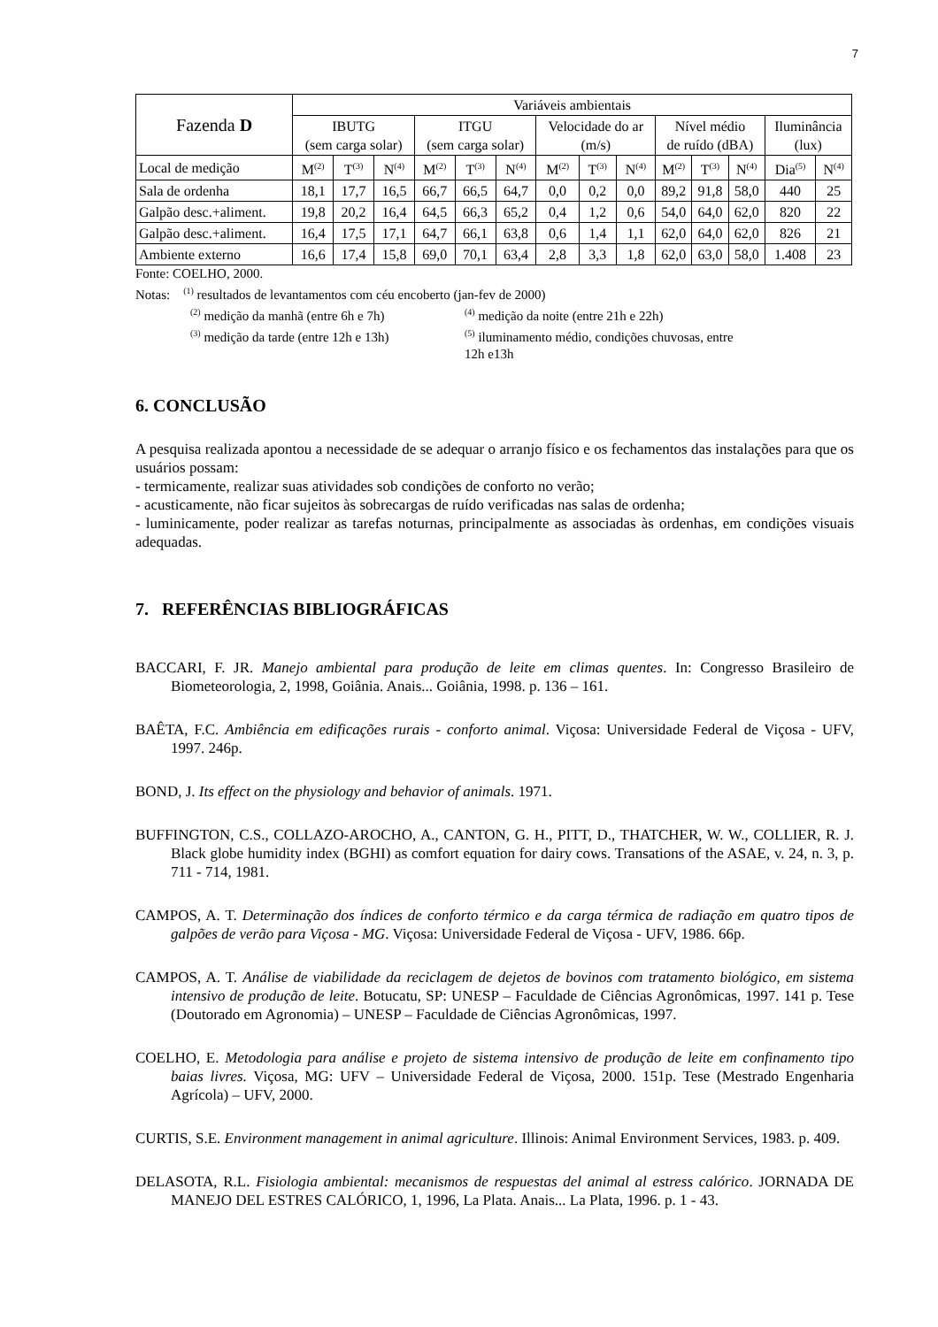7
| Fazenda D | Variáveis ambientais | | | | | | | | | | | | | |
| --- | --- | --- | --- | --- | --- | --- | --- | --- | --- | --- | --- | --- | --- | --- |
| | IBUTG (sem carga solar) | | | ITGU (sem carga solar) | | | Velocidade do ar (m/s) | | | Nível médio de ruído (dBA) | | | Iluminância (lux) | |
| Local de medição | M<sup>(2)</sup> | T<sup>(3)</sup> | N<sup>(4)</sup> | M<sup>(2)</sup> | T<sup>(3)</sup> | N<sup>(4)</sup> | M<sup>(2)</sup> | T<sup>(3)</sup> | N<sup>(4)</sup> | M<sup>(2)</sup> | T<sup>(3)</sup> | N<sup>(4)</sup> | Dia<sup>(5)</sup> | N<sup>(4)</sup> |
| Sala de ordenha | 18,1 | 17,7 | 16,5 | 66,7 | 66,5 | 64,7 | 0,0 | 0,2 | 0,0 | 89,2 | 91,8 | 58,0 | 440 | 25 |
| Galpão desc.+aliment. | 19,8 | 20,2 | 16,4 | 64,5 | 66,3 | 65,2 | 0,4 | 1,2 | 0,6 | 54,0 | 64,0 | 62,0 | 820 | 22 |
| Galpão desc.+aliment. | 16,4 | 17,5 | 17,1 | 64,7 | 66,1 | 63,8 | 0,6 | 1,4 | 1,1 | 62,0 | 64,0 | 62,0 | 826 | 21 |
| Ambiente externo | 16,6 | 17,4 | 15,8 | 69,0 | 70,1 | 63,4 | 2,8 | 3,3 | 1,8 | 62,0 | 63,0 | 58,0 | 1.408 | 23 |
Fonte: COELHO, 2000.
Notas: <sup>(1)</sup> resultados de levantamentos com céu encoberto (jan-fev de 2000)
<sup>(2)</sup> medição da manhã (entre 6h e 7h)<sup>(4)</sup> medição da noite (entre 21h e 22h)
<sup>(3)</sup> medição da tarde (entre 12h e 13h)<sup>(5)</sup> iluminamento médio, condições chuvosas, entre 12h e13h
6. CONCLUSÃO
A pesquisa realizada apontou a necessidade de se adequar o arranjo físico e os fechamentos das instalações para que os usuários possam:
- termicamente, realizar suas atividades sob condições de conforto no verão;
- acusticamente, não ficar sujeitos às sobrecargas de ruído verificadas nas salas de ordenha;
- luminicamente, poder realizar as tarefas noturnas, principalmente as associadas às ordenhas, em condições visuais adequadas.
7. REFERÊNCIAS BIBLIOGRÁFICAS
BACCARI, F. JR. Manejo ambiental para produção de leite em climas quentes. In: Congresso Brasileiro de Biometeorologia, 2, 1998, Goiânia. Anais... Goiânia, 1998. p. 136 – 161.
BAÊTA, F.C. Ambiência em edificações rurais - conforto animal. Viçosa: Universidade Federal de Viçosa - UFV, 1997. 246p.
BOND, J. Its effect on the physiology and behavior of animals. 1971.
BUFFINGTON, C.S., COLLAZO-AROCHO, A., CANTON, G. H., PITT, D., THATCHER, W. W., COLLIER, R. J. Black globe humidity index (BGHI) as comfort equation for dairy cows. Transations of the ASAE, v. 24, n. 3, p. 711 - 714, 1981.
CAMPOS, A. T. Determinação dos índices de conforto térmico e da carga térmica de radiação em quatro tipos de galpões de verão para Viçosa - MG. Viçosa: Universidade Federal de Viçosa - UFV, 1986. 66p.
CAMPOS, A. T. Análise de viabilidade da reciclagem de dejetos de bovinos com tratamento biológico, em sistema intensivo de produção de leite. Botucatu, SP: UNESP – Faculdade de Ciências Agronômicas, 1997. 141 p. Tese (Doutorado em Agronomia) – UNESP – Faculdade de Ciências Agronômicas, 1997.
COELHO, E. Metodologia para análise e projeto de sistema intensivo de produção de leite em confinamento tipo baias livres. Viçosa, MG: UFV – Universidade Federal de Viçosa, 2000. 151p. Tese (Mestrado Engenharia Agrícola) – UFV, 2000.
CURTIS, S.E. Environment management in animal agriculture. Illinois: Animal Environment Services, 1983. p. 409.
DELASOTA, R.L. Fisiologia ambiental: mecanismos de respuestas del animal al estress calórico. JORNADA DE MANEJO DEL ESTRES CALÓRICO, 1, 1996, La Plata. Anais... La Plata, 1996. p. 1 - 43.